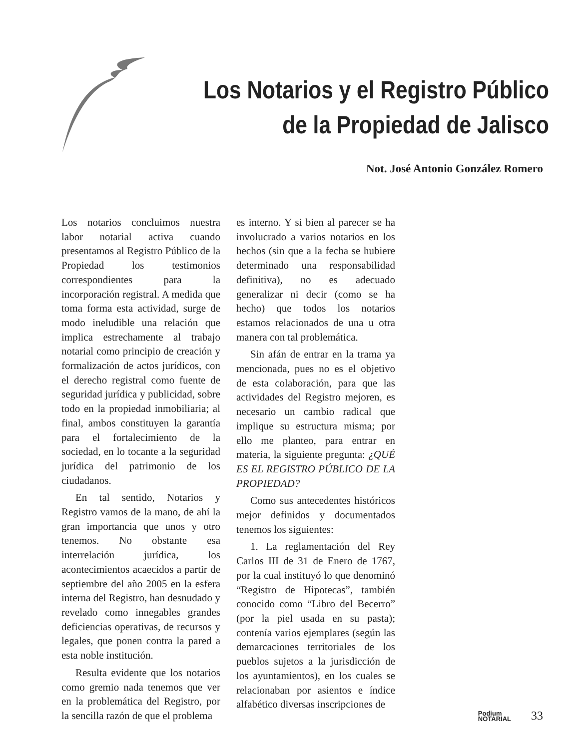Los Notarios y el Registro Público
de la Propiedad de Jalisco
Not. José Antonio González Romero
Los notarios concluimos nuestra labor notarial activa cuando presentamos al Registro Público de la Propiedad los testimonios correspondientes para la incorporación registral. A medida que toma forma esta actividad, surge de modo ineludible una relación que implica estrechamente al trabajo notarial como principio de creación y formalización de actos jurídicos, con el derecho registral como fuente de seguridad jurídica y publicidad, sobre todo en la propiedad inmobiliaria; al final, ambos constituyen la garantía para el fortalecimiento de la sociedad, en lo tocante a la seguridad jurídica del patrimonio de los ciudadanos.
En tal sentido, Notarios y Registro vamos de la mano, de ahí la gran importancia que unos y otro tenemos. No obstante esa interrelación jurídica, los acontecimientos acaecidos a partir de septiembre del año 2005 en la esfera interna del Registro, han desnudado y revelado como innegables grandes deficiencias operativas, de recursos y legales, que ponen contra la pared a esta noble institución.
Resulta evidente que los notarios como gremio nada tenemos que ver en la problemática del Registro, por la sencilla razón de que el problema
es interno. Y si bien al parecer se ha involucrado a varios notarios en los hechos (sin que a la fecha se hubiere determinado una responsabilidad definitiva), no es adecuado generalizar ni decir (como se ha hecho) que todos los notarios estamos relacionados de una u otra manera con tal problemática.
Sin afán de entrar en la trama ya mencionada, pues no es el objetivo de esta colaboración, para que las actividades del Registro mejoren, es necesario un cambio radical que implique su estructura misma; por ello me planteo, para entrar en materia, la siguiente pregunta: ¿QUÉ ES EL REGISTRO PÚBLICO DE LA PROPIEDAD?
Como sus antecedentes históricos mejor definidos y documentados tenemos los siguientes:
1. La reglamentación del Rey Carlos III de 31 de Enero de 1767, por la cual instituyó lo que denominó “Registro de Hipotecas”, también conocido como “Libro del Becerro” (por la piel usada en su pasta); contenía varios ejemplares (según las demarcaciones territoriales de los pueblos sujetos a la jurisdicción de los ayuntamientos), en los cuales se relacionaban por asientos e índice alfabético diversas inscripciones de
Podium
NOTARIAL
33